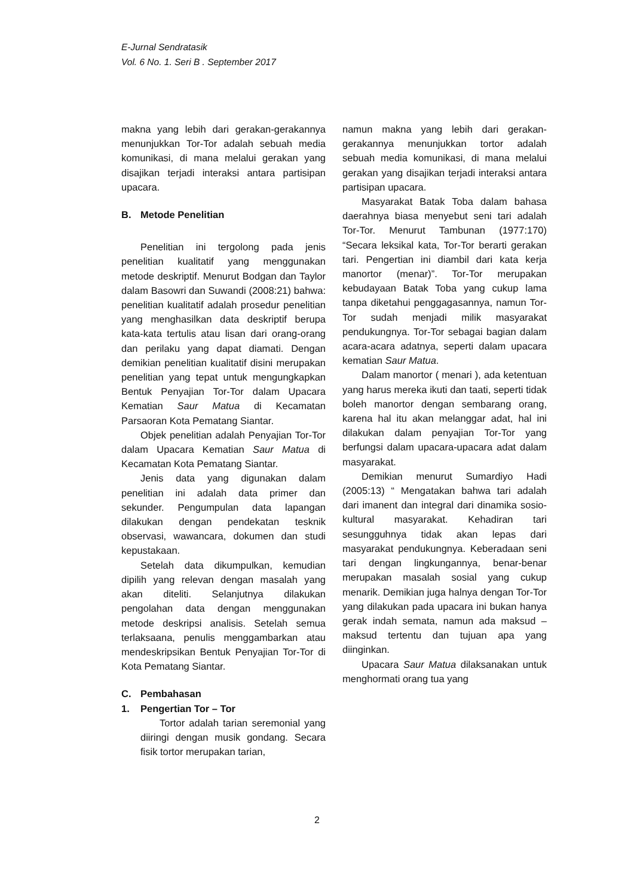E-Jurnal Sendratasik
Vol. 6 No. 1. Seri B . September 2017
makna yang lebih dari gerakan-gerakannya menunjukkan Tor-Tor adalah sebuah media komunikasi, di mana melalui gerakan yang disajikan terjadi interaksi antara partisipan upacara.
B. Metode Penelitian
Penelitian ini tergolong pada jenis penelitian kualitatif yang menggunakan metode deskriptif. Menurut Bodgan dan Taylor dalam Basowri dan Suwandi (2008:21) bahwa: penelitian kualitatif adalah prosedur penelitian yang menghasilkan data deskriptif berupa kata-kata tertulis atau lisan dari orang-orang dan perilaku yang dapat diamati. Dengan demikian penelitian kualitatif disini merupakan penelitian yang tepat untuk mengungkapkan Bentuk Penyajian Tor-Tor dalam Upacara Kematian Saur Matua di Kecamatan Parsaoran Kota Pematang Siantar.
Objek penelitian adalah Penyajian Tor-Tor dalam Upacara Kematian Saur Matua di Kecamatan Kota Pematang Siantar.
Jenis data yang digunakan dalam penelitian ini adalah data primer dan sekunder. Pengumpulan data lapangan dilakukan dengan pendekatan tesknik observasi, wawancara, dokumen dan studi kepustakaan.
Setelah data dikumpulkan, kemudian dipilih yang relevan dengan masalah yang akan diteliti. Selanjutnya dilakukan pengolahan data dengan menggunakan metode deskripsi analisis. Setelah semua terlaksaana, penulis menggambarkan atau mendeskripsikan Bentuk Penyajian Tor-Tor di Kota Pematang Siantar.
C. Pembahasan
1. Pengertian Tor – Tor
Tortor adalah tarian seremonial yang diiringi dengan musik gondang. Secara fisik tortor merupakan tarian,
namun makna yang lebih dari gerakan-gerakannya menunjukkan tortor adalah sebuah media komunikasi, di mana melalui gerakan yang disajikan terjadi interaksi antara partisipan upacara.
Masyarakat Batak Toba dalam bahasa daerahnya biasa menyebut seni tari adalah Tor-Tor. Menurut Tambunan (1977:170) “Secara leksikal kata, Tor-Tor berarti gerakan tari. Pengertian ini diambil dari kata kerja manortor (menar)”. Tor-Tor merupakan kebudayaan Batak Toba yang cukup lama tanpa diketahui penggagasannya, namun Tor-Tor sudah menjadi milik masyarakat pendukungnya. Tor-Tor sebagai bagian dalam acara-acara adatnya, seperti dalam upacara kematian Saur Matua.
Dalam manortor ( menari ), ada ketentuan yang harus mereka ikuti dan taati, seperti tidak boleh manortor dengan sembarang orang, karena hal itu akan melanggar adat, hal ini dilakukan dalam penyajian Tor-Tor yang berfungsi dalam upacara-upacara adat dalam masyarakat.
Demikian menurut Sumardiyo Hadi (2005:13) “ Mengatakan bahwa tari adalah dari imanent dan integral dari dinamika sosio-kultural masyarakat. Kehadiran tari sesungguhnya tidak akan lepas dari masyarakat pendukungnya. Keberadaan seni tari dengan lingkungannya, benar-benar merupakan masalah sosial yang cukup menarik. Demikian juga halnya dengan Tor-Tor yang dilakukan pada upacara ini bukan hanya gerak indah semata, namun ada maksud – maksud tertentu dan tujuan apa yang diinginkan.
Upacara Saur Matua dilaksanakan untuk menghormati orang tua yang
2